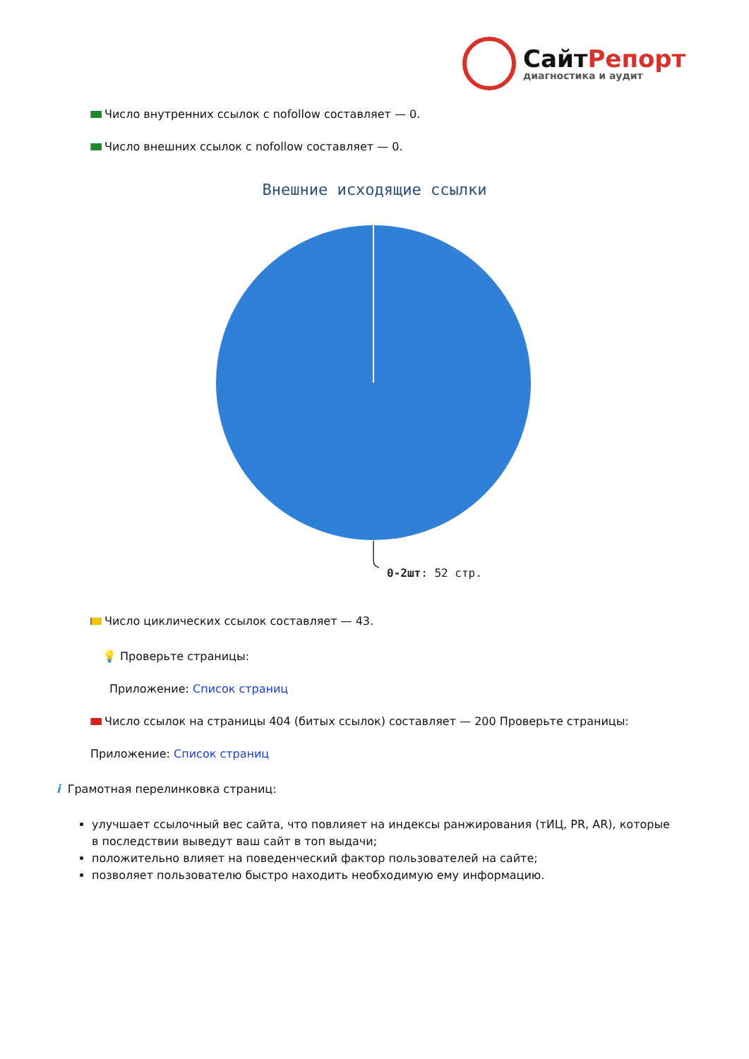СайтРепорт
диагностика и аудит
Число внутренних ссылок с nofollow составляет — 0.
Число внешних ссылок с nofollow составляет — 0.
Внешние исходящие ссылки
0-2шт: 52 стр.
Число циклических ссылок составляет — 43.
💡 Проверьте страницы:
Приложение: Список страниц
Число ссылок на страницы 404 (битых ссылок) составляет — 200 Проверьте страницы:
Приложение: Список страниц
i Грамотная перелинковка страниц:
улучшает ссылочный вес сайта, что повлияет на индексы ранжирования (тИЦ, PR, AR), которые в последствии выведут ваш сайт в топ выдачи;
положительно влияет на поведенческий фактор пользователей на сайте;
позволяет пользователю быстро находить необходимую ему информацию.